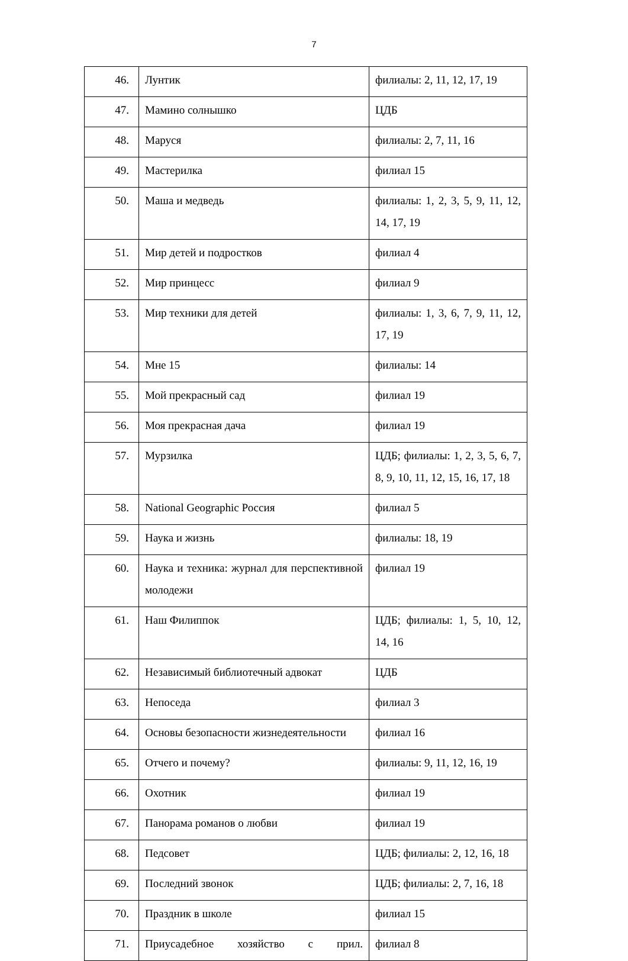7
| 46. | Лунтик | филиалы: 2, 11, 12, 17, 19 |
| 47. | Мамино солнышко | ЦДБ |
| 48. | Маруся | филиалы: 2, 7, 11, 16 |
| 49. | Мастерилка | филиал 15 |
| 50. | Маша и медведь | филиалы: 1, 2, 3, 5, 9, 11, 12, 14, 17, 19 |
| 51. | Мир детей и подростков | филиал 4 |
| 52. | Мир принцесс | филиал 9 |
| 53. | Мир техники для детей | филиалы: 1, 3, 6, 7, 9, 11, 12, 17, 19 |
| 54. | Мне 15 | филиалы: 14 |
| 55. | Мой прекрасный сад | филиал 19 |
| 56. | Моя прекрасная дача | филиал 19 |
| 57. | Мурзилка | ЦДБ; филиалы: 1, 2, 3, 5, 6, 7, 8, 9, 10, 11, 12, 15, 16, 17, 18 |
| 58. | National Geographic Россия | филиал 5 |
| 59. | Наука и жизнь | филиалы: 18, 19 |
| 60. | Наука и техника: журнал для перспективной молодежи | филиал 19 |
| 61. | Наш Филиппок | ЦДБ; филиалы: 1, 5, 10, 12, 14, 16 |
| 62. | Независимый библиотечный адвокат | ЦДБ |
| 63. | Непоседа | филиал 3 |
| 64. | Основы безопасности жизнедеятельности | филиал 16 |
| 65. | Отчего и почему? | филиалы: 9, 11, 12, 16, 19 |
| 66. | Охотник | филиал 19 |
| 67. | Панорама романов о любви | филиал 19 |
| 68. | Педсовет | ЦДБ; филиалы: 2, 12, 16, 18 |
| 69. | Последний звонок | ЦДБ; филиалы: 2, 7, 16, 18 |
| 70. | Праздник в школе | филиал 15 |
| 71. | Приусадебное хозяйство с прил. | филиал 8 |